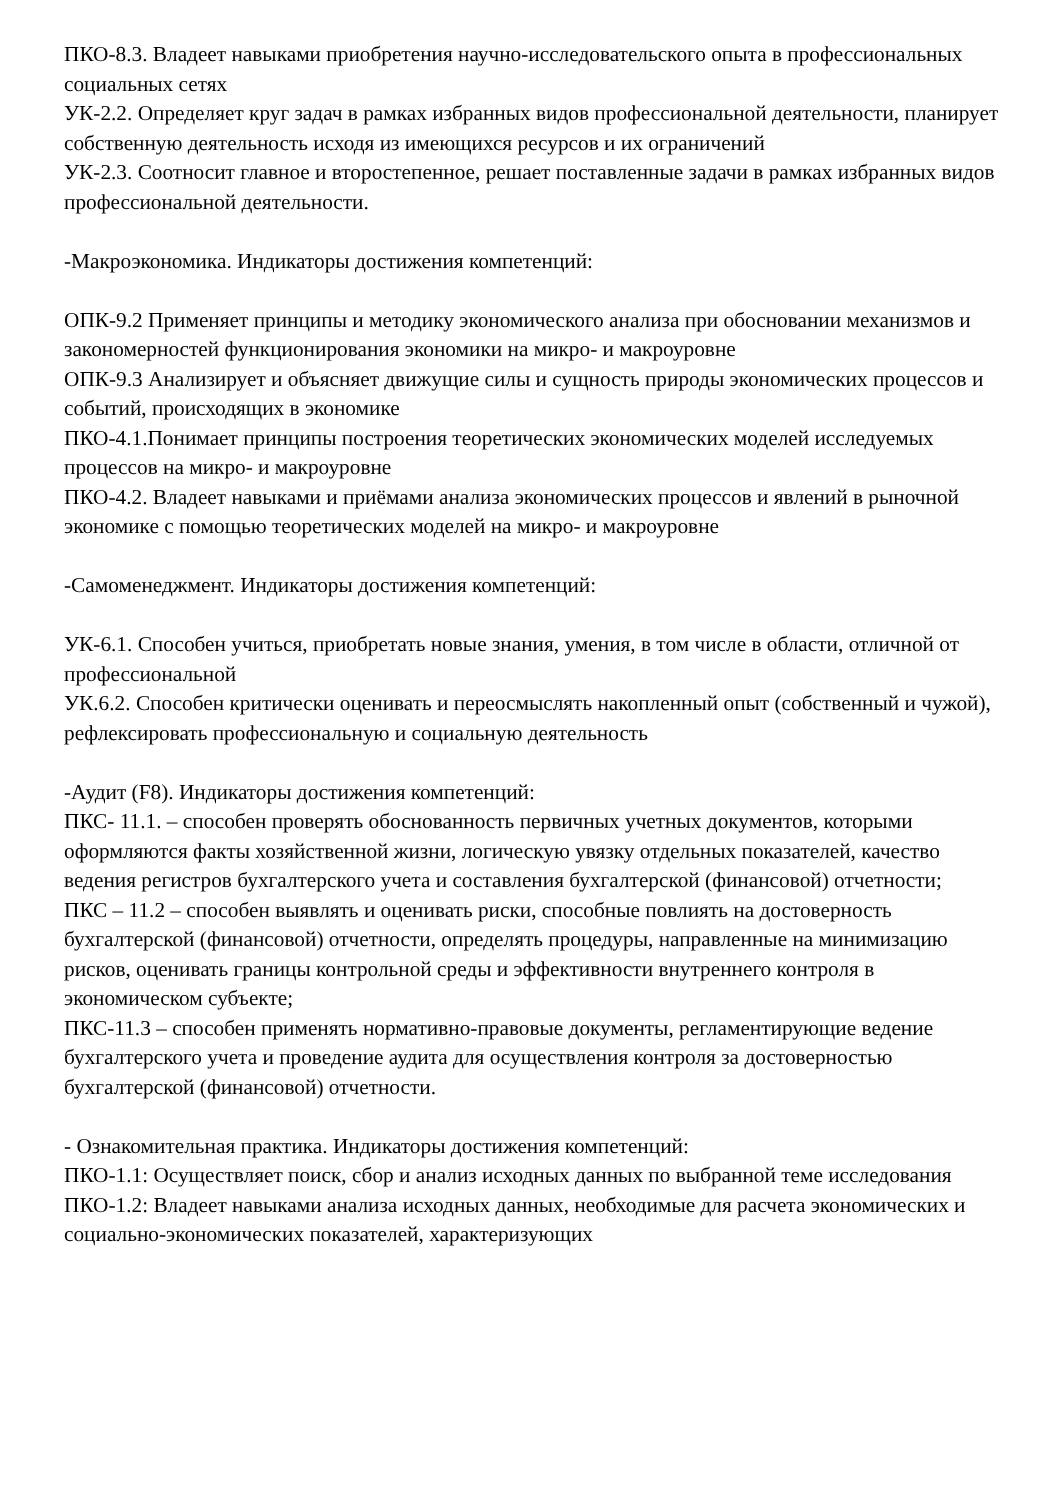ПКО-8.3. Владеет навыками приобретения научно-исследовательского опыта в профессиональных социальных сетях
УК-2.2. Определяет круг задач в рамках избранных видов профессиональной деятельности, планирует собственную деятельность исходя из имеющихся ресурсов и их ограничений
УК-2.3. Соотносит главное и второстепенное, решает поставленные задачи в рамках избранных видов профессиональной деятельности.
-Макроэкономика. Индикаторы достижения компетенций:
ОПК-9.2 Применяет принципы и методику экономического анализа при обосновании механизмов и закономерностей функционирования экономики на микро- и макроуровне
ОПК-9.3 Анализирует и объясняет движущие силы и сущность природы экономических процессов и событий, происходящих в экономике
ПКО-4.1.Понимает принципы построения теоретических экономических моделей исследуемых процессов на микро- и макроуровне
ПКО-4.2. Владеет навыками и приёмами анализа экономических процессов и явлений в рыночной экономике с помощью теоретических моделей на микро- и макроуровне
-Самоменеджмент. Индикаторы достижения компетенций:
УК-6.1. Способен учиться, приобретать новые знания, умения, в том числе в области, отличной от профессиональной
УК.6.2. Способен критически оценивать и переосмыслять накопленный опыт (собственный и чужой), рефлексировать профессиональную и социальную деятельность
-Аудит (F8). Индикаторы достижения компетенций:
ПКС- 11.1. – способен проверять обоснованность первичных учетных документов, которыми оформляются факты хозяйственной жизни, логическую увязку отдельных показателей, качество ведения регистров бухгалтерского учета и составления бухгалтерской (финансовой) отчетности;
ПКС – 11.2 – способен выявлять и оценивать риски, способные повлиять на достоверность бухгалтерской (финансовой) отчетности, определять процедуры, направленные на минимизацию рисков, оценивать границы контрольной среды и эффективности внутреннего контроля в экономическом субъекте;
ПКС-11.3 – способен применять нормативно-правовые документы, регламентирующие ведение бухгалтерского учета и проведение аудита для осуществления контроля за достоверностью бухгалтерской (финансовой) отчетности.
- Ознакомительная практика. Индикаторы достижения компетенций:
ПКО-1.1: Осуществляет поиск, сбор и анализ исходных данных по выбранной теме исследования
ПКО-1.2: Владеет навыками анализа исходных данных, необходимые для расчета экономических и социально-экономических показателей, характеризующих